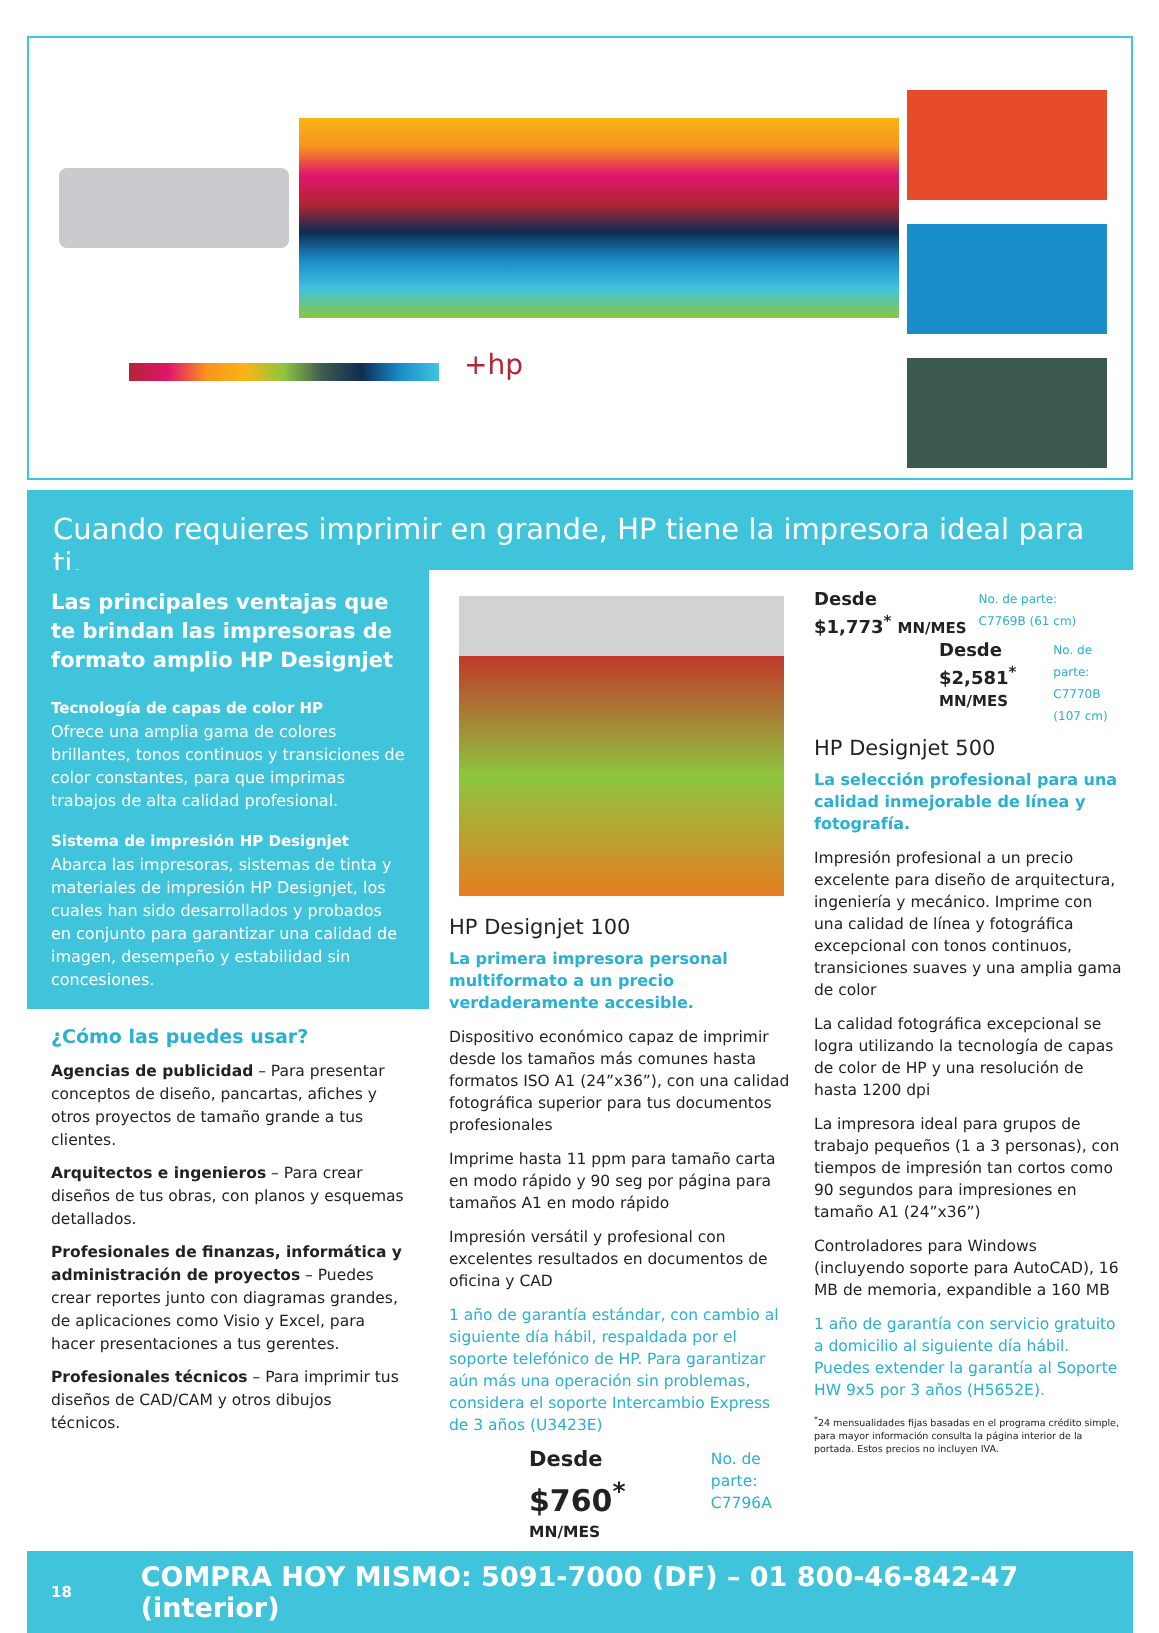+hp
Cuando requieres imprimir en grande, HP tiene la impresora ideal para ti.
Las principales ventajas que te brindan las impresoras de formato amplio HP Designjet
Tecnología de capas de color HP
Ofrece una amplia gama de colores brillantes, tonos continuos y transiciones de color constantes, para que imprimas trabajos de alta calidad profesional.
Sistema de impresión HP Designjet
Abarca las impresoras, sistemas de tinta y materiales de impresión HP Designjet, los cuales han sido desarrollados y probados en conjunto para garantizar una calidad de imagen, desempeño y estabilidad sin concesiones.
¿Cómo las puedes usar?
Agencias de publicidad – Para presentar conceptos de diseño, pancartas, afiches y otros proyectos de tamaño grande a tus clientes.
Arquitectos e ingenieros – Para crear diseños de tus obras, con planos y esquemas detallados.
Profesionales de finanzas, informática y administración de proyectos – Puedes crear reportes junto con diagramas grandes, de aplicaciones como Visio y Excel, para hacer presentaciones a tus gerentes.
Profesionales técnicos – Para imprimir tus diseños de CAD/CAM y otros dibujos técnicos.
HP Designjet 100
La primera impresora personal multiformato a un precio verdaderamente accesible.
Dispositivo económico capaz de imprimir desde los tamaños más comunes hasta formatos ISO A1 (24”x36”), con una calidad fotográfica superior para tus documentos profesionales
Imprime hasta 11 ppm para tamaño carta en modo rápido y 90 seg por página para tamaños A1 en modo rápido
Impresión versátil y profesional con excelentes resultados en documentos de oficina y CAD
1 año de garantía estándar, con cambio al siguiente día hábil, respaldada por el soporte telefónico de HP. Para garantizar aún más una operación sin problemas, considera el soporte Intercambio Express de 3 años (U3423E)
Desde
$760<sup>*</sup> MN/MES
No. de parte:
C7796A
Desde
$1,773<sup>*</sup> MN/MES
No. de parte:
C7769B (61 cm)
Desde
$2,581<sup>*</sup> MN/MES
No. de parte:
C7770B (107 cm)
HP Designjet 500
La selección profesional para una calidad inmejorable de línea y fotografía.
Impresión profesional a un precio excelente para diseño de arquitectura, ingeniería y mecánico. Imprime con una calidad de línea y fotográfica excepcional con tonos continuos, transiciones suaves y una amplia gama de color
La calidad fotográfica excepcional se logra utilizando la tecnología de capas de color de HP y una resolución de hasta 1200 dpi
La impresora ideal para grupos de trabajo pequeños (1 a 3 personas), con tiempos de impresión tan cortos como 90 segundos para impresiones en tamaño A1 (24”x36”)
Controladores para Windows (incluyendo soporte para AutoCAD), 16 MB de memoria, expandible a 160 MB
1 año de garantía con servicio gratuito a domicilio al siguiente día hábil. Puedes extender la garantía al Soporte HW 9x5 por 3 años (H5652E).
<sup>*</sup> 24 mensualidades fijas basadas en el programa crédito simple, para mayor información consulta la página interior de la portada. Estos precios no incluyen IVA.
18 COMPRA HOY MISMO: 5091-7000 (DF) – 01 800-46-842-47 (interior)